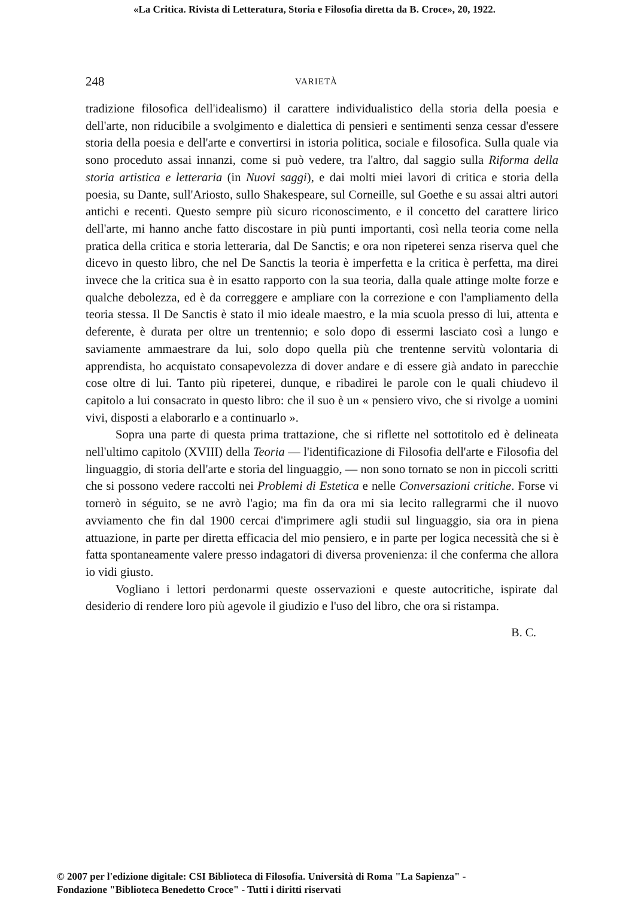«La Critica. Rivista di Letteratura, Storia e Filosofia diretta da B. Croce», 20, 1922.
248 VARIETÀ
tradizione filosofica dell'idealismo) il carattere individualistico della storia della poesia e dell'arte, non riducibile a svolgimento e dialettica di pensieri e sentimenti senza cessar d'essere storia della poesia e dell'arte e convertirsi in istoria politica, sociale e filosofica. Sulla quale via sono proceduto assai innanzi, come si può vedere, tra l'altro, dal saggio sulla Riforma della storia artistica e letteraria (in Nuovi saggi), e dai molti miei lavori di critica e storia della poesia, su Dante, sull'Ariosto, sullo Shakespeare, sul Corneille, sul Goethe e su assai altri autori antichi e recenti. Questo sempre più sicuro riconoscimento, e il concetto del carattere lirico dell'arte, mi hanno anche fatto discostare in più punti importanti, così nella teoria come nella pratica della critica e storia letteraria, dal De Sanctis; e ora non ripeterei senza riserva quel che dicevo in questo libro, che nel De Sanctis la teoria è imperfetta e la critica è perfetta, ma direi invece che la critica sua è in esatto rapporto con la sua teoria, dalla quale attinge molte forze e qualche debolezza, ed è da correggere e ampliare con la correzione e con l'ampliamento della teoria stessa. Il De Sanctis è stato il mio ideale maestro, e la mia scuola presso di lui, attenta e deferente, è durata per oltre un trentennio; e solo dopo di essermi lasciato così a lungo e saviamente ammaestrare da lui, solo dopo quella più che trentenne servitù volontaria di apprendista, ho acquistato consapevolezza di dover andare e di essere già andato in parecchie cose oltre di lui. Tanto più ripeterei, dunque, e ribadirei le parole con le quali chiudevo il capitolo a lui consacrato in questo libro: che il suo è un « pensiero vivo, che si rivolge a uomini vivi, disposti a elaborarlo e a continuarlo ».
Sopra una parte di questa prima trattazione, che si riflette nel sottotitolo ed è delineata nell'ultimo capitolo (XVIII) della Teoria — l'identificazione di Filosofia dell'arte e Filosofia del linguaggio, di storia dell'arte e storia del linguaggio, — non sono tornato se non in piccoli scritti che si possono vedere raccolti nei Problemi di Estetica e nelle Conversazioni critiche. Forse vi tornerò in séguito, se ne avrò l'agio; ma fin da ora mi sia lecito rallegrarmi che il nuovo avviamento che fin dal 1900 cercai d'imprimere agli studii sul linguaggio, sia ora in piena attuazione, in parte per diretta efficacia del mio pensiero, e in parte per logica necessità che si è fatta spontaneamente valere presso indagatori di diversa provenienza: il che conferma che allora io vidi giusto.
Vogliano i lettori perdonarmi queste osservazioni e queste autocritiche, ispirate dal desiderio di rendere loro più agevole il giudizio e l'uso del libro, che ora si ristampa.
B. C.
© 2007 per l'edizione digitale: CSI Biblioteca di Filosofia. Università di Roma "La Sapienza" -
Fondazione "Biblioteca Benedetto Croce" - Tutti i diritti riservati